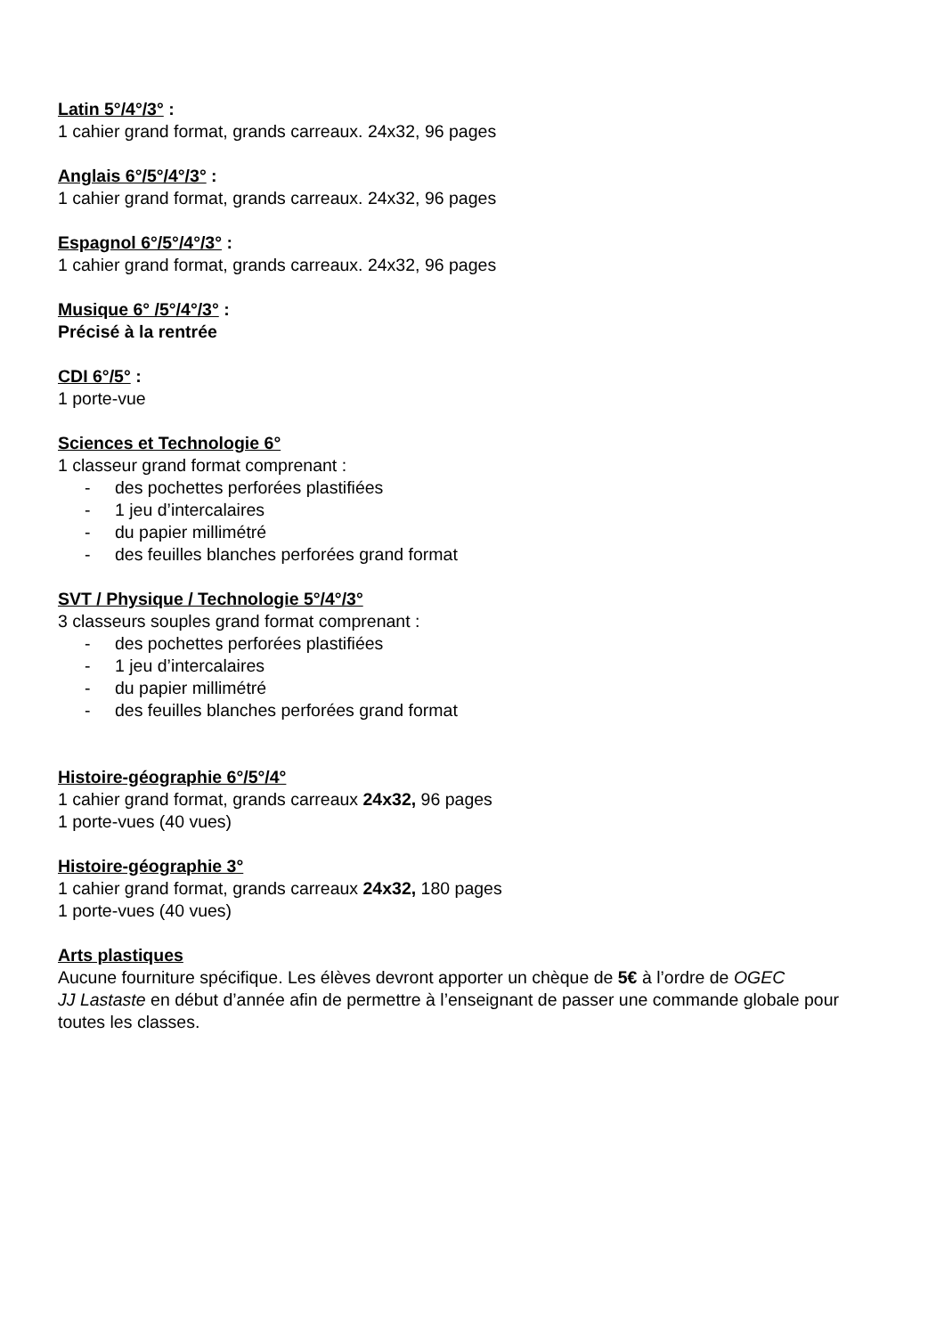Latin 5°/4°/3° :
1 cahier grand format, grands carreaux. 24x32, 96 pages
Anglais 6°/5°/4°/3° :
1 cahier grand format, grands carreaux. 24x32, 96 pages
Espagnol 6°/5°/4°/3° :
1 cahier grand format, grands carreaux. 24x32, 96 pages
Musique 6° /5°/4°/3° :
Précisé à la rentrée
CDI 6°/5° :
1 porte-vue
Sciences et Technologie 6°
1 classeur grand format comprenant :
- des pochettes perforées plastifiées
- 1 jeu d’intercalaires
- du papier millimétré
- des feuilles blanches perforées grand format
SVT / Physique / Technologie 5°/4°/3°
3 classeurs souples grand format comprenant :
- des pochettes perforées plastifiées
- 1 jeu d’intercalaires
- du papier millimétré
- des feuilles blanches perforées grand format
Histoire-géographie 6°/5°/4°
1 cahier grand format, grands carreaux 24x32, 96 pages
1 porte-vues (40 vues)
Histoire-géographie 3°
1 cahier grand format, grands carreaux 24x32, 180 pages
1 porte-vues (40 vues)
Arts plastiques
Aucune fourniture spécifique. Les élèves devront apporter un chèque de 5€ à l’ordre de OGEC
JJ Lastaste en début d’année afin de permettre à l’enseignant de passer une commande globale pour toutes les classes.